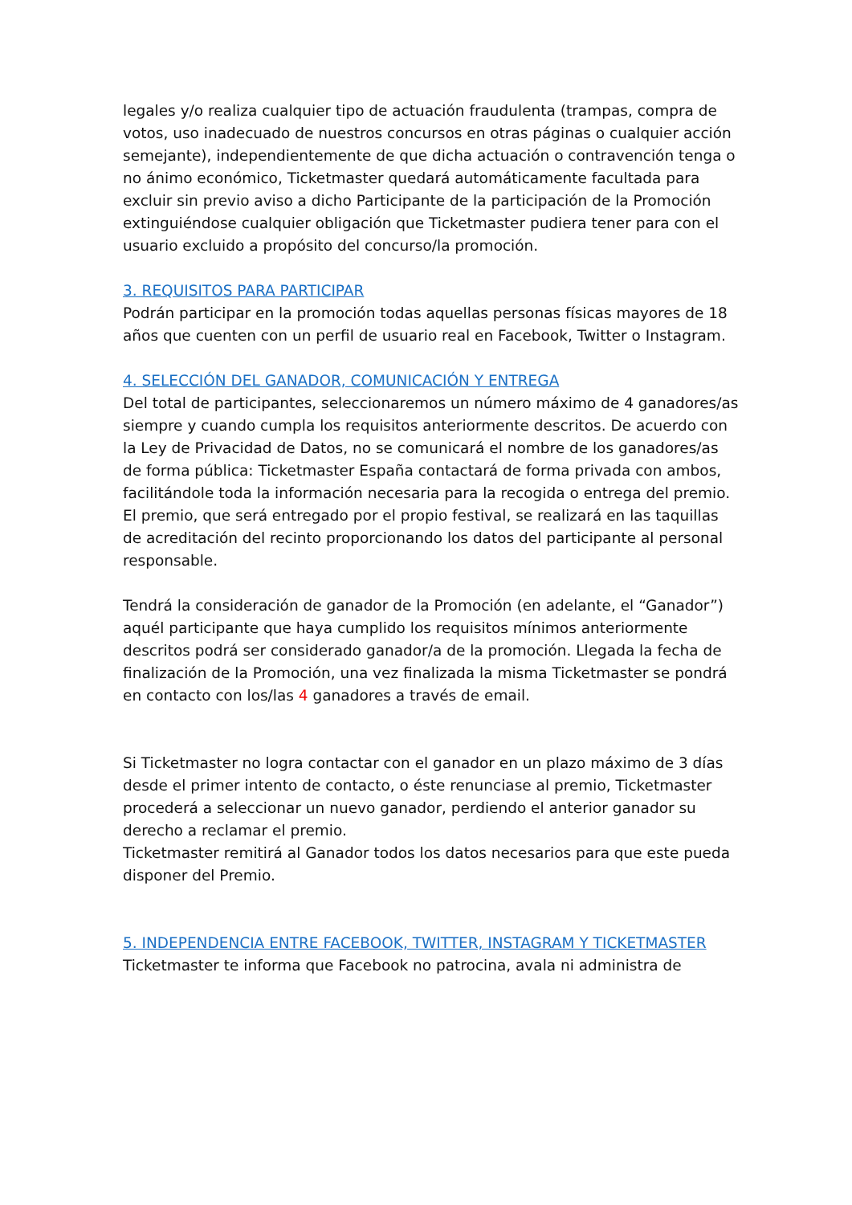legales y/o realiza cualquier tipo de actuación fraudulenta (trampas, compra de votos, uso inadecuado de nuestros concursos en otras páginas o cualquier acción semejante), independientemente de que dicha actuación o contravención tenga o no ánimo económico, Ticketmaster quedará automáticamente facultada para excluir sin previo aviso a dicho Participante de la participación de la Promoción extinguiéndose cualquier obligación que Ticketmaster pudiera tener para con el usuario excluido a propósito del concurso/la promoción.
3. REQUISITOS PARA PARTICIPAR
Podrán participar en la promoción todas aquellas personas físicas mayores de 18 años que cuenten con un perfil de usuario real en Facebook, Twitter o Instagram.
4. SELECCIÓN DEL GANADOR, COMUNICACIÓN Y ENTREGA
Del total de participantes, seleccionaremos un número máximo de 4 ganadores/as siempre y cuando cumpla los requisitos anteriormente descritos. De acuerdo con la Ley de Privacidad de Datos, no se comunicará el nombre de los ganadores/as de forma pública: Ticketmaster España contactará de forma privada con ambos, facilitándole toda la información necesaria para la recogida o entrega del premio. El premio, que será entregado por el propio festival, se realizará en las taquillas de acreditación del recinto proporcionando los datos del participante al personal responsable.
Tendrá la consideración de ganador de la Promoción (en adelante, el “Ganador”) aquél participante que haya cumplido los requisitos mínimos anteriormente descritos podrá ser considerado ganador/a de la promoción. Llegada la fecha de finalización de la Promoción, una vez finalizada la misma Ticketmaster se pondrá en contacto con los/las 4 ganadores a través de email.
Si Ticketmaster no logra contactar con el ganador en un plazo máximo de 3 días desde el primer intento de contacto, o éste renunciase al premio, Ticketmaster procederá a seleccionar un nuevo ganador, perdiendo el anterior ganador su derecho a reclamar el premio.
Ticketmaster remitirá al Ganador todos los datos necesarios para que este pueda disponer del Premio.
5. INDEPENDENCIA ENTRE FACEBOOK, TWITTER, INSTAGRAM Y TICKETMASTER
Ticketmaster te informa que Facebook no patrocina, avala ni administra de